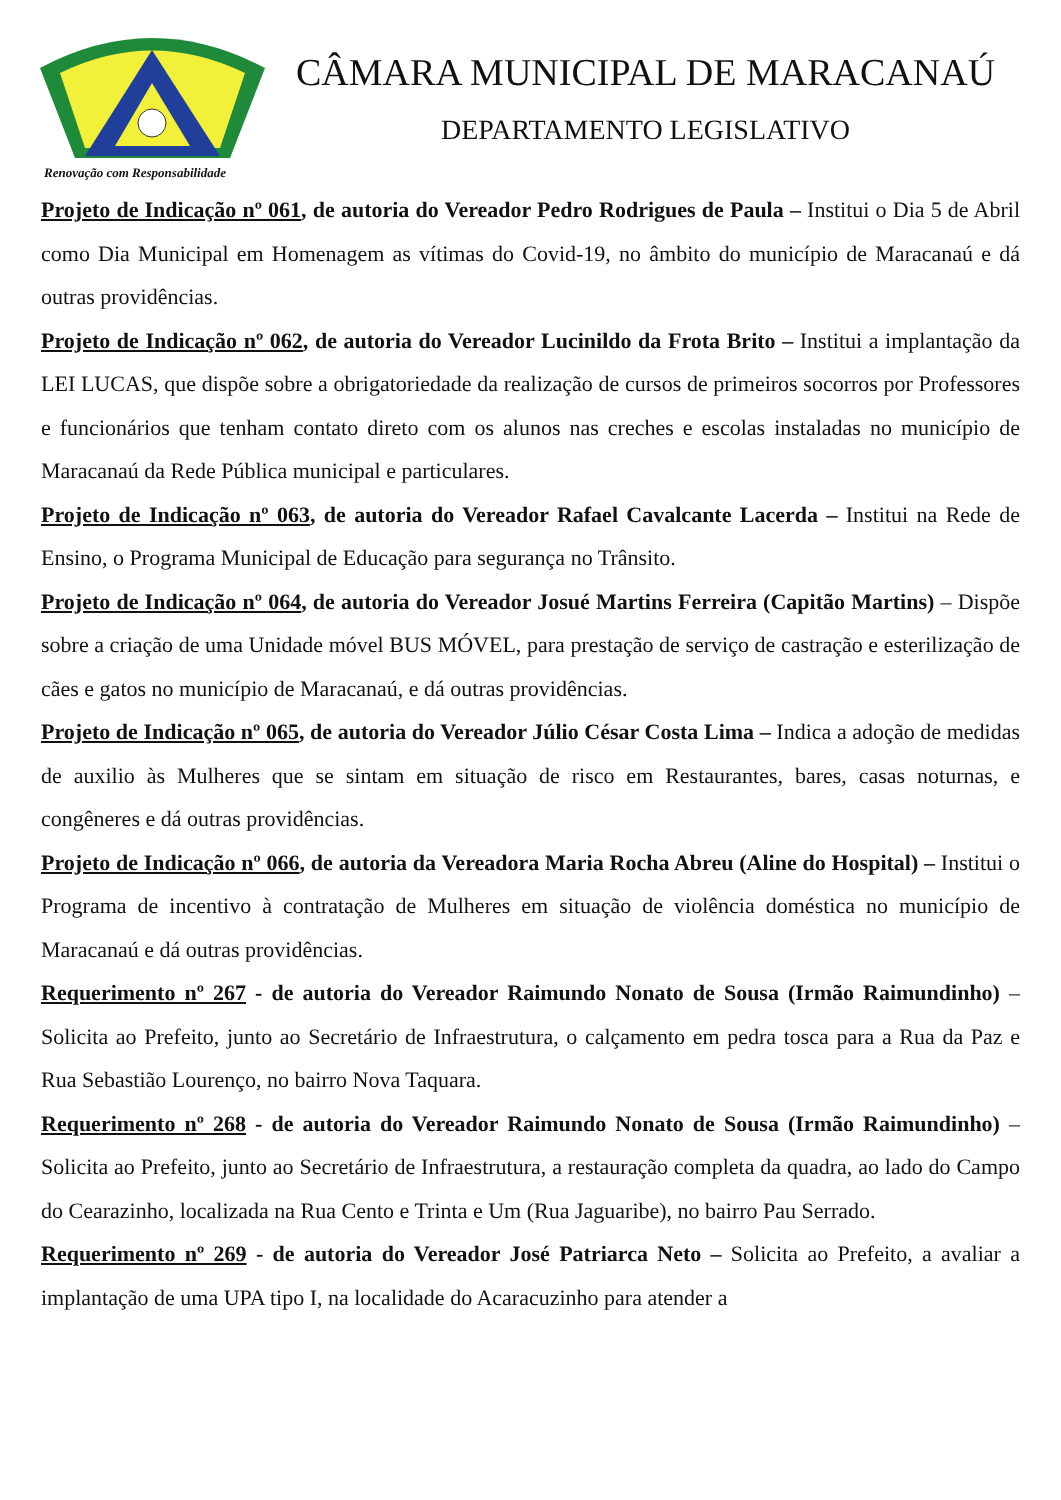Renovação com Responsabilidade
CÂMARA MUNICIPAL DE MARACANAÚ
DEPARTAMENTO LEGISLATIVO
Projeto de Indicação nº 061, de autoria do Vereador Pedro Rodrigues de Paula – Institui o Dia 5 de Abril como Dia Municipal em Homenagem as vítimas do Covid-19, no âmbito do município de Maracanaú e dá outras providências.
Projeto de Indicação nº 062, de autoria do Vereador Lucinildo da Frota Brito – Institui a implantação da LEI LUCAS, que dispõe sobre a obrigatoriedade da realização de cursos de primeiros socorros por Professores e funcionários que tenham contato direto com os alunos nas creches e escolas instaladas no município de Maracanaú da Rede Pública municipal e particulares.
Projeto de Indicação nº 063, de autoria do Vereador Rafael Cavalcante Lacerda – Institui na Rede de Ensino, o Programa Municipal de Educação para segurança no Trânsito.
Projeto de Indicação nº 064, de autoria do Vereador Josué Martins Ferreira (Capitão Martins) – Dispõe sobre a criação de uma Unidade móvel BUS MÓVEL, para prestação de serviço de castração e esterilização de cães e gatos no município de Maracanaú, e dá outras providências.
Projeto de Indicação nº 065, de autoria do Vereador Júlio César Costa Lima – Indica a adoção de medidas de auxilio às Mulheres que se sintam em situação de risco em Restaurantes, bares, casas noturnas, e congêneres e dá outras providências.
Projeto de Indicação nº 066, de autoria da Vereadora Maria Rocha Abreu (Aline do Hospital) – Institui o Programa de incentivo à contratação de Mulheres em situação de violência doméstica no município de Maracanaú e dá outras providências.
Requerimento nº 267 - de autoria do Vereador Raimundo Nonato de Sousa (Irmão Raimundinho) – Solicita ao Prefeito, junto ao Secretário de Infraestrutura, o calçamento em pedra tosca para a Rua da Paz e Rua Sebastião Lourenço, no bairro Nova Taquara.
Requerimento nº 268 - de autoria do Vereador Raimundo Nonato de Sousa (Irmão Raimundinho) – Solicita ao Prefeito, junto ao Secretário de Infraestrutura, a restauração completa da quadra, ao lado do Campo do Cearazinho, localizada na Rua Cento e Trinta e Um (Rua Jaguaribe), no bairro Pau Serrado.
Requerimento nº 269 - de autoria do Vereador José Patriarca Neto – Solicita ao Prefeito, a avaliar a implantação de uma UPA tipo I, na localidade do Acaracuzinho para atender a